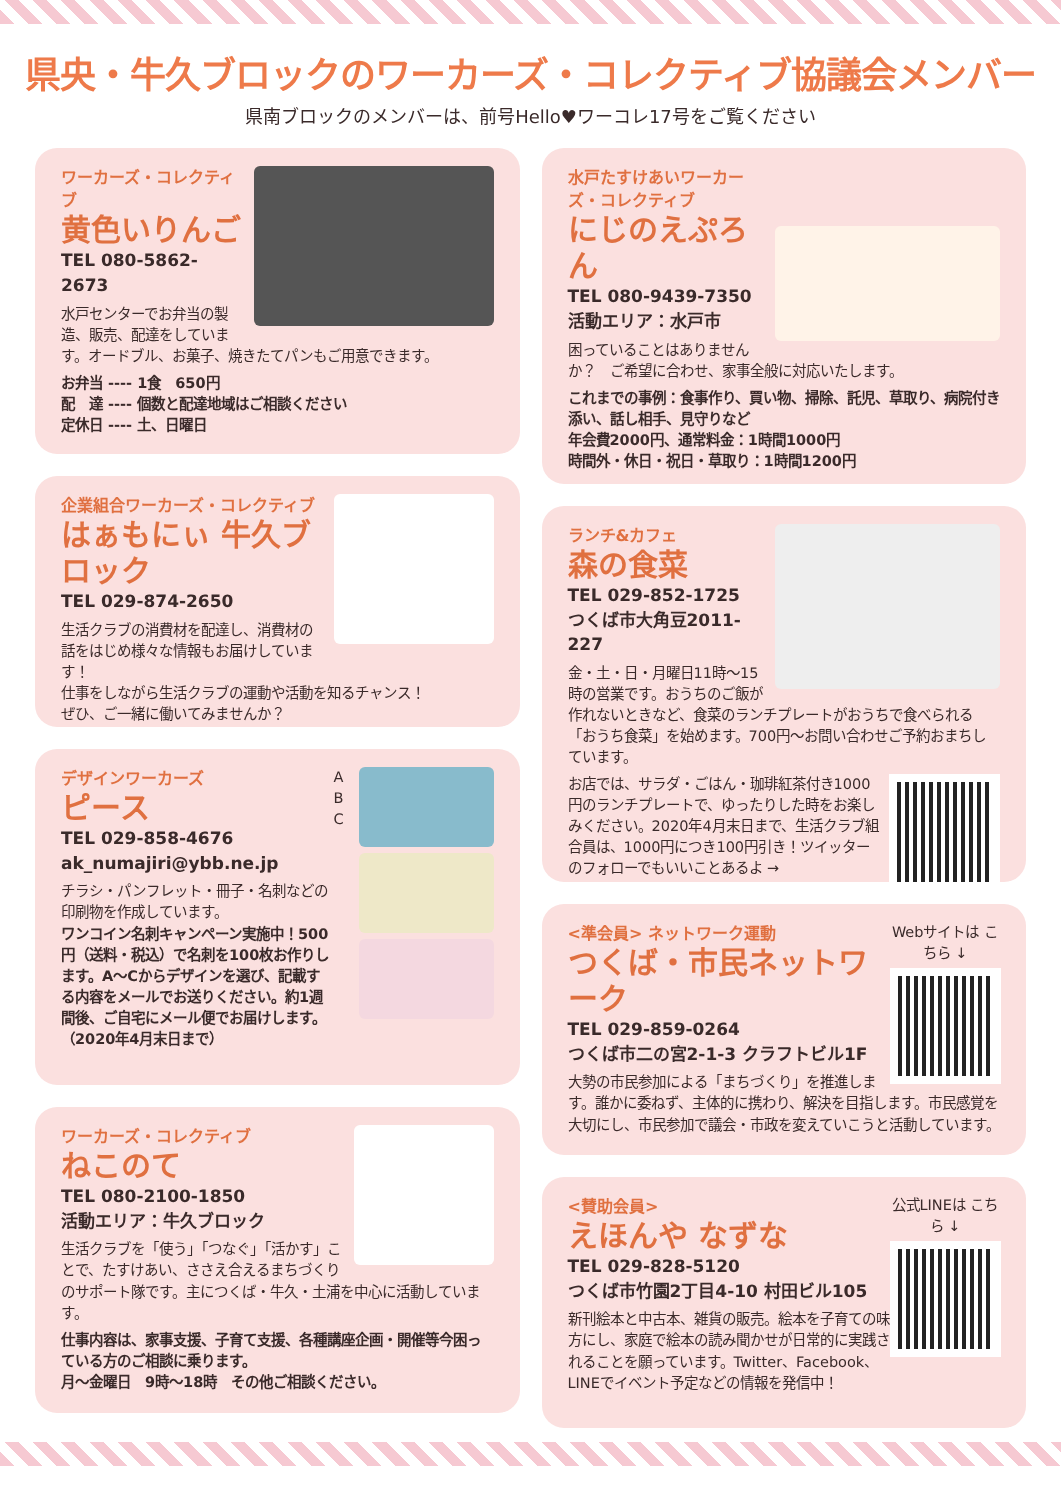県央・牛久ブロックのワーカーズ・コレクティブ協議会メンバー
県南ブロックのメンバーは、前号Hello♥ワーコレ17号をご覧ください
ワーカーズ・コレクティブ
黄色いりんご
TEL 080-5862-2673
水戸センターでお弁当の製造、販売、配達をしています。オードブル、お菓子、焼きたてパンもご用意できます。
お弁当 ---- 1食　650円
配　達 ---- 個数と配達地域はご相談ください
定休日 ---- 土、日曜日
企業組合ワーカーズ・コレクティブ
はぁもにぃ 牛久ブロック
TEL 029-874-2650
生活クラブの消費材を配達し、消費材の話をはじめ様々な情報もお届けしています！
仕事をしながら生活クラブの運動や活動を知るチャンス！
ぜひ、ご一緒に働いてみませんか？
A
B
C
デザインワーカーズ
ピース
TEL 029-858-4676
ak_numajiri@ybb.ne.jp
チラシ・パンフレット・冊子・名刺などの印刷物を作成しています。
ワンコイン名刺キャンペーン実施中！500円（送料・税込）で名刺を100枚お作りします。A〜Cからデザインを選び、記載する内容をメールでお送りください。約1週間後、ご自宅にメール便でお届けします。（2020年4月末日まで）
ワーカーズ・コレクティブ
ねこのて
TEL 080-2100-1850
活動エリア：牛久ブロック
生活クラブを「使う」「つなぐ」「活かす」ことで、たすけあい、ささえ合えるまちづくりのサポート隊です。主につくば・牛久・土浦を中心に活動しています。
仕事内容は、家事支援、子育て支援、各種講座企画・開催等今困っている方のご相談に乗ります。
月〜金曜日　9時〜18時　その他ご相談ください。
水戸たすけあいワーカーズ・コレクティブ
にじのえぷろん
TEL 080-9439-7350
活動エリア：水戸市
困っていることはありませんか？　ご希望に合わせ、家事全般に対応いたします。
これまでの事例：食事作り、買い物、掃除、託児、草取り、病院付き添い、話し相手、見守りなど
年会費2000円、通常料金：1時間1000円
時間外・休日・祝日・草取り：1時間1200円
ランチ&カフェ
森の食菜
TEL 029-852-1725
つくば市大角豆2011-227
金・土・日・月曜日11時〜15時の営業です。おうちのご飯が作れないときなど、食菜のランチプレートがおうちで食べられる「おうち食菜」を始めます。700円〜お問い合わせご予約おまちしています。
お店では、サラダ・ごはん・珈琲紅茶付き1000円のランチプレートで、ゆったりした時をお楽しみください。2020年4月末日まで、生活クラブ組合員は、1000円につき100円引き！ツイッターのフォローでもいいことあるよ →
Webサイトは こちら ↓
<準会員> ネットワーク運動
つくば・市民ネットワーク
TEL 029-859-0264
つくば市二の宮2-1-3 クラフトビル1F
大勢の市民参加による「まちづくり」を推進します。誰かに委ねず、主体的に携わり、解決を目指します。市民感覚を大切にし、市民参加で議会・市政を変えていこうと活動しています。
公式LINEは こちら ↓
<賛助会員>
えほんや なずな
TEL 029-828-5120
つくば市竹園2丁目4-10 村田ビル105
新刊絵本と中古本、雑貨の販売。絵本を子育ての味方にし、家庭で絵本の読み聞かせが日常的に実践されることを願っています。Twitter、Facebook、LINEでイベント予定などの情報を発信中！